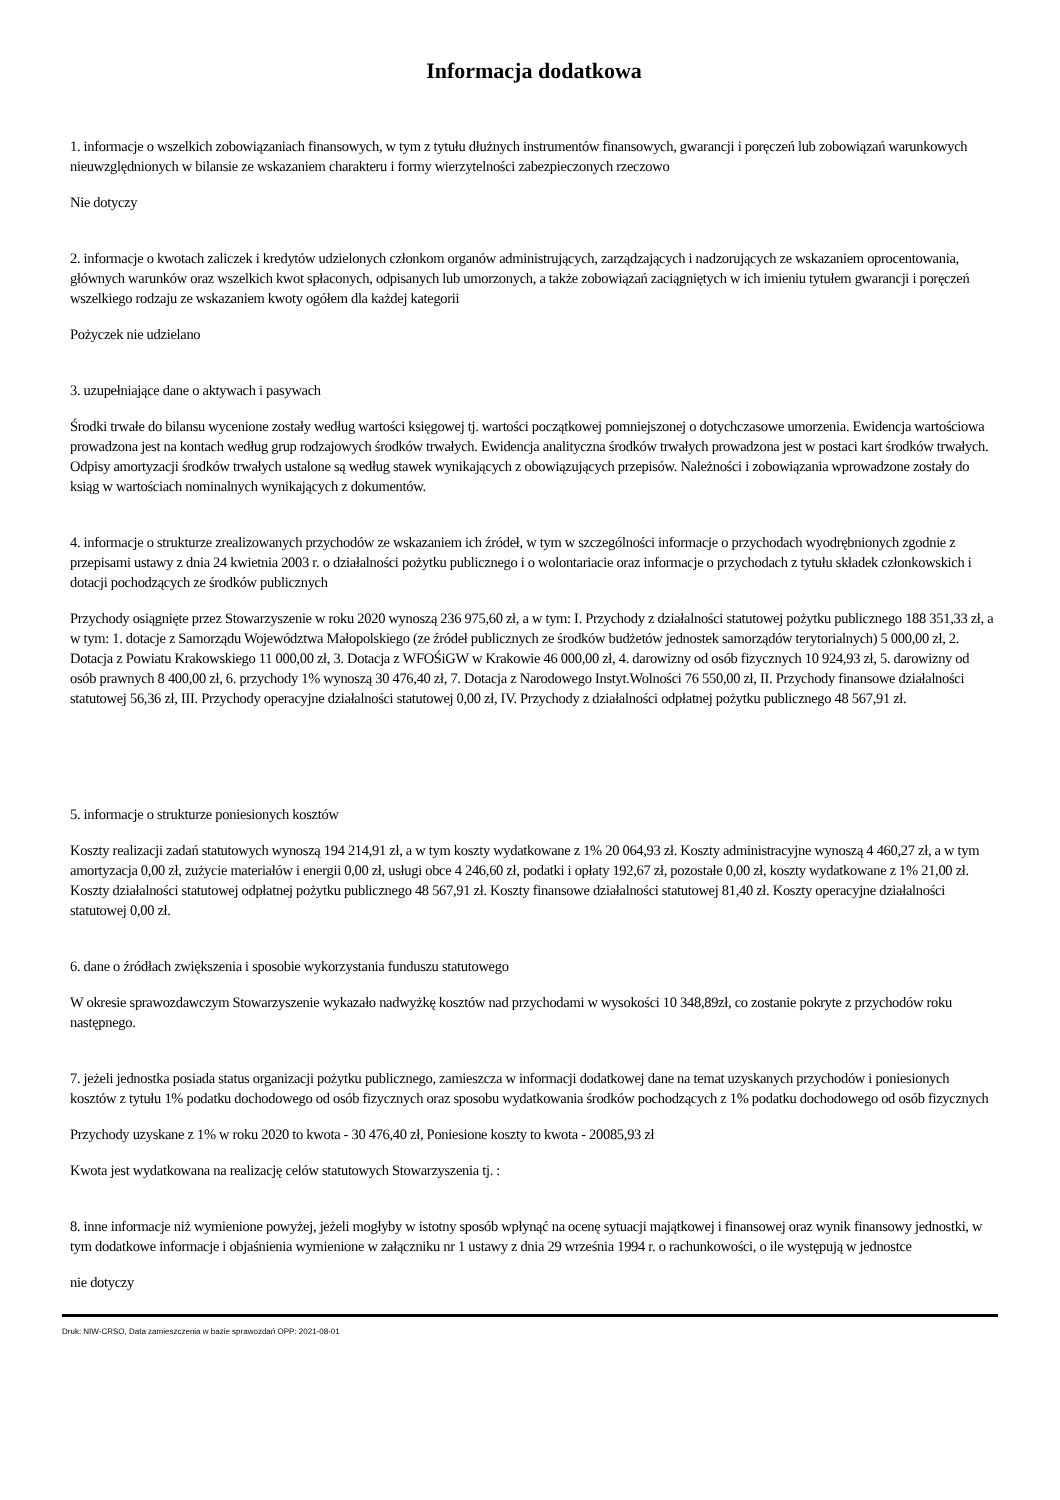Informacja dodatkowa
1. informacje o wszelkich zobowiązaniach finansowych, w tym z tytułu dłużnych instrumentów finansowych, gwarancji i poręczeń lub zobowiązań warunkowych nieuwzględnionych w bilansie ze wskazaniem charakteru i formy wierzytelności zabezpieczonych rzeczowo
Nie dotyczy
2. informacje o kwotach zaliczek i kredytów udzielonych członkom organów administrujących, zarządzających i nadzorujących ze wskazaniem oprocentowania, głównych warunków oraz wszelkich kwot spłaconych, odpisanych lub umorzonych, a także zobowiązań zaciągniętych w ich imieniu tytułem gwarancji i poręczeń wszelkiego rodzaju ze wskazaniem kwoty ogółem dla każdej kategorii
Pożyczek nie udzielano
3. uzupełniające dane o aktywach i pasywach
Środki trwałe do bilansu wycenione zostały według wartości księgowej tj. wartości początkowej pomniejszonej o dotychczasowe umorzenia. Ewidencja wartościowa prowadzona jest na kontach według grup rodzajowych środków trwałych. Ewidencja analityczna środków trwałych prowadzona jest w postaci kart środków trwałych. Odpisy amortyzacji środków trwałych ustalone są według stawek wynikających z obowiązujących przepisów. Należności i zobowiązania wprowadzone zostały do ksiąg w wartościach nominalnych wynikających z dokumentów.
4. informacje o strukturze zrealizowanych przychodów ze wskazaniem ich źródeł, w tym w szczególności informacje o przychodach wyodrębnionych zgodnie z przepisami ustawy z dnia 24 kwietnia 2003 r. o działalności pożytku publicznego i o wolontariacie oraz informacje o przychodach z tytułu składek członkowskich i dotacji pochodzących ze środków publicznych
Przychody osiągnięte przez Stowarzyszenie w roku 2020 wynoszą 236 975,60 zł, a w tym: I. Przychody z działalności statutowej pożytku publicznego 188 351,33 zł, a w tym: 1. dotacje z Samorządu Województwa Małopolskiego (ze źródeł publicznych ze środków budżetów jednostek samorządów terytorialnych) 5 000,00 zł, 2. Dotacja z Powiatu Krakowskiego 11 000,00 zł, 3. Dotacja z WFOŚiGW w Krakowie 46 000,00 zł, 4. darowizny od osób fizycznych 10 924,93 zł, 5. darowizny od osób prawnych 8 400,00 zł, 6. przychody 1% wynoszą 30 476,40 zł, 7. Dotacja z Narodowego Instyt.Wolności 76 550,00 zł, II. Przychody finansowe działalności statutowej 56,36 zł, III. Przychody operacyjne działalności statutowej 0,00 zł, IV. Przychody z działalności odpłatnej pożytku publicznego 48 567,91 zł.
5. informacje o strukturze poniesionych kosztów
Koszty realizacji zadań statutowych wynoszą 194 214,91 zł, a w tym koszty wydatkowane z 1% 20 064,93 zł. Koszty administracyjne wynoszą 4 460,27 zł, a w tym amortyzacja 0,00 zł, zużycie materiałów i energii 0,00 zł, usługi obce 4 246,60 zł, podatki i opłaty 192,67 zł, pozostałe 0,00 zł, koszty wydatkowane z 1% 21,00 zł. Koszty działalności statutowej odpłatnej pożytku publicznego 48 567,91 zł. Koszty finansowe działalności statutowej 81,40 zł. Koszty operacyjne działalności statutowej 0,00 zł.
6. dane o źródłach zwiększenia i sposobie wykorzystania funduszu statutowego
W okresie sprawozdawczym Stowarzyszenie wykazało nadwyżkę kosztów nad przychodami w wysokości 10 348,89zł, co zostanie pokryte z przychodów roku następnego.
7. jeżeli jednostka posiada status organizacji pożytku publicznego, zamieszcza w informacji dodatkowej dane na temat uzyskanych przychodów i poniesionych kosztów z tytułu 1% podatku dochodowego od osób fizycznych oraz sposobu wydatkowania środków pochodzących z 1% podatku dochodowego od osób fizycznych
Przychody uzyskane z 1% w roku 2020 to kwota - 30 476,40 zł, Poniesione koszty to kwota - 20085,93 zł
Kwota jest wydatkowana na realizację celów statutowych Stowarzyszenia tj. :
8. inne informacje niż wymienione powyżej, jeżeli mogłyby w istotny sposób wpłynąć na ocenę sytuacji majątkowej i finansowej oraz wynik finansowy jednostki, w tym dodatkowe informacje i objaśnienia wymienione w załączniku nr 1 ustawy z dnia 29 września 1994 r. o rachunkowości, o ile występują w jednostce
nie dotyczy
Druk: NIW-CRSO, Data zamieszczenia w bazie sprawozdań OPP: 2021-08-01